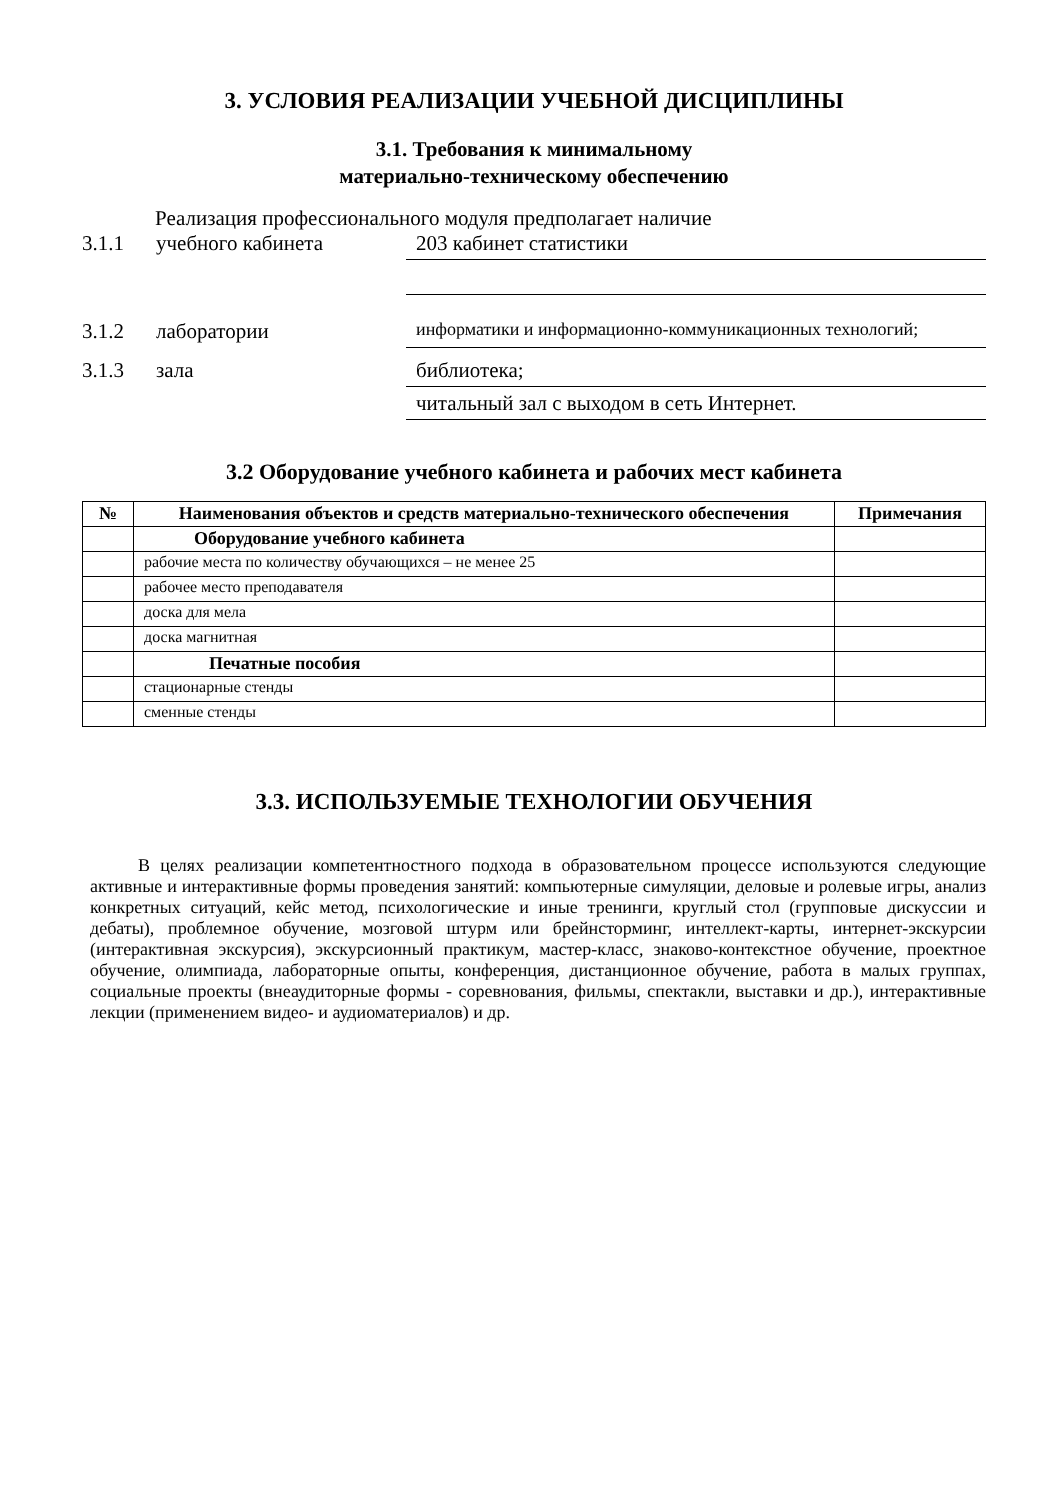3. УСЛОВИЯ РЕАЛИЗАЦИИ УЧЕБНОЙ ДИСЦИПЛИНЫ
3.1. Требования к минимальному
материально-техническому обеспечению
Реализация профессионального модуля предполагает наличие
3.1.1 учебного кабинета 203 кабинет статистики
3.1.2 лаборатории информатики и информационно-коммуникационных технологий;
3.1.3 зала библиотека;
читальный зал с выходом в сеть Интернет.
3.2 Оборудование учебного кабинета и рабочих мест кабинета
| № | Наименования объектов и средств материально-технического обеспечения | Примечания |
| --- | --- | --- |
| | Оборудование учебного кабинета | |
| | рабочие места по количеству обучающихся – не менее 25 | |
| | рабочее место преподавателя | |
| | доска для мела | |
| | доска магнитная | |
| | Печатные пособия | |
| | стационарные стенды | |
| | сменные стенды | |
3.3. ИСПОЛЬЗУЕМЫЕ ТЕХНОЛОГИИ ОБУЧЕНИЯ
В целях реализации компетентностного подхода в образовательном процессе используются следующие активные и интерактивные формы проведения занятий: компьютерные симуляции, деловые и ролевые игры, анализ конкретных ситуаций, кейс метод, психологические и иные тренинги, круглый стол (групповые дискуссии и дебаты), проблемное обучение, мозговой штурм или брейнсторминг, интеллект-карты, интернет-экскурсии (интерактивная экскурсия), экскурсионный практикум, мастер-класс, знаково-контекстное обучение, проектное обучение, олимпиада, лабораторные опыты, конференция, дистанционное обучение, работа в малых группах, социальные проекты (внеаудиторные формы - соревнования, фильмы, спектакли, выставки и др.), интерактивные лекции (применением видео- и аудиоматериалов) и др.